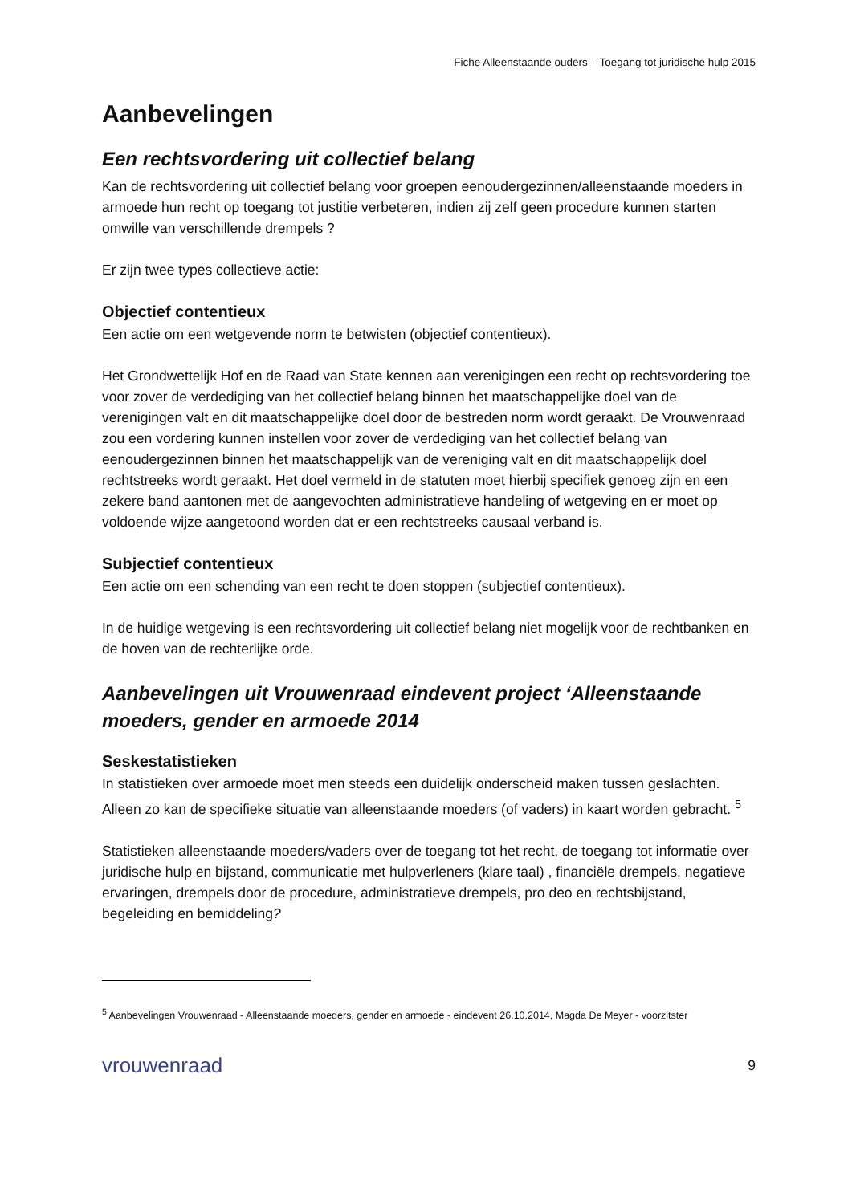Fiche Alleenstaande ouders – Toegang tot juridische hulp 2015
Aanbevelingen
Een rechtsvordering uit collectief belang
Kan de rechtsvordering uit collectief belang voor groepen eenoudergezinnen/alleenstaande moeders in armoede hun recht op toegang tot justitie verbeteren, indien zij zelf geen procedure kunnen starten omwille van verschillende drempels ?
Er zijn twee types collectieve actie:
Objectief contentieux
Een actie om een wetgevende norm te betwisten (objectief contentieux).
Het Grondwettelijk Hof en de Raad van State kennen aan verenigingen een recht op rechtsvordering toe voor zover de verdediging van het collectief belang binnen het maatschappelijke doel van de verenigingen valt en dit maatschappelijke doel door de bestreden norm wordt geraakt. De Vrouwenraad zou een vordering kunnen instellen voor zover de verdediging van het collectief belang van eenoudergezinnen binnen het maatschappelijk van de vereniging valt en dit maatschappelijk doel rechtstreeks wordt geraakt. Het doel vermeld in de statuten moet hierbij specifiek genoeg zijn en een zekere band aantonen met de aangevochten administratieve handeling of wetgeving en er moet op voldoende wijze aangetoond worden dat er een rechtstreeks causaal verband is.
Subjectief contentieux
Een actie om een schending van een recht te doen stoppen (subjectief contentieux).
In de huidige wetgeving is een rechtsvordering uit collectief belang niet mogelijk voor de rechtbanken en de hoven van de rechterlijke orde.
Aanbevelingen uit Vrouwenraad eindevent project ‘Alleenstaande moeders, gender en armoede 2014
Seskestatistieken
In statistieken over armoede moet men steeds een duidelijk onderscheid maken tussen geslachten. Alleen zo kan de specifieke situatie van alleenstaande moeders (of vaders) in kaart worden gebracht. <sup>5</sup>
Statistieken alleenstaande moeders/vaders over de toegang tot het recht, de toegang tot informatie over juridische hulp en bijstand, communicatie met hulpverleners (klare taal) , financiële drempels, negatieve ervaringen, drempels door de procedure, administratieve drempels, pro deo en rechtsbijstand, begeleiding en bemiddeling?
<sup>5</sup> Aanbevelingen Vrouwenraad - Alleenstaande moeders, gender en armoede - eindevent 26.10.2014, Magda De Meyer - voorzitster
vrouwenraad
9